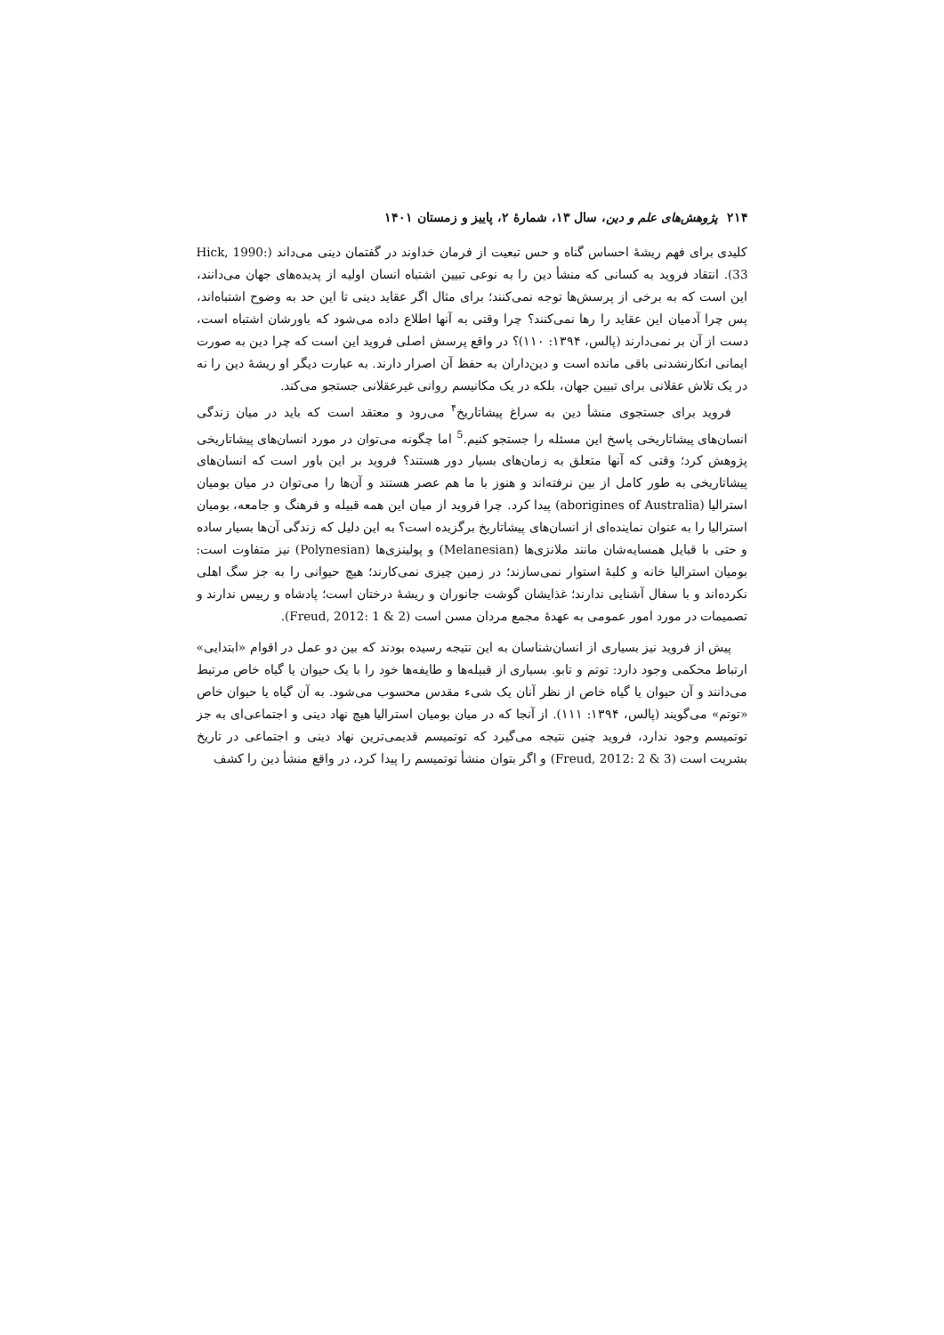۲۱۴ پژوهش‌های علم و دین، سال ۱۳، شمارهٔ ۲، پاییز و زمستان ۱۴۰۱
کلیدی برای فهم ریشهٔ احساس گناه و حس تبعیت از فرمان خداوند در گفتمان دینی می‌داند (Hick, 1990: 33). انتقاد فروید به کسانی که منشأ دین را به نوعی تبیین اشتباه انسان اولیه از پدیده‌های جهان می‌دانند، این است که به برخی از پرسش‌ها توجه نمی‌کنند؛ برای مثال اگر عقاید دینی تا این حد به وضوح اشتباه‌اند، پس چرا آدمیان این عقاید را رها نمی‌کنند؟ چرا وقتی به آنها اطلاع داده می‌شود که باورشان اشتباه است، دست از آن بر نمی‌دارند (پالس، ۱۳۹۴: ۱۱۰)؟ در واقع پرسش اصلی فروید این است که چرا دین به صورت ایمانی انکارنشدنی باقی مانده است و دین‌داران به حفظ آن اصرار دارند. به عبارت دیگر او ریشهٔ دین را نه در یک تلاش عقلانی برای تبیین جهان، بلکه در یک مکانیسم روانی غیرعقلانی جستجو می‌کند.
فروید برای جستجوی منشأ دین به سراغ پیشاتاریخ<sup>۴</sup> می‌رود و معتقد است که باید در میان زندگی انسان‌های پیشاتاریخی پاسخ این مسئله را جستجو کنیم.<sup>5</sup> اما چگونه می‌توان در مورد انسان‌های پیشاتاریخی پژوهش کرد؛ وقتی که آنها متعلق به زمان‌های بسیار دور هستند؟ فروید بر این باور است که انسان‌های پیشاتاریخی به طور کامل از بین نرفته‌اند و هنوز با ما هم عصر هستند و آن‌ها را می‌توان در میان بومیان استرالیا (aborigines of Australia) پیدا کرد. چرا فروید از میان این همه قبیله و فرهنگ و جامعه، بومیان استرالیا را به عنوان نماینده‌ای از انسان‌های پیشاتاریخ برگزیده است؟ به این دلیل که زندگی آن‌ها بسیار ساده و حتی با قبایل همسایه‌شان مانند ملانزی‌ها (Melanesian) و پولینزی‌ها (Polynesian) نیز متفاوت است: بومیان استرالیا خانه و کلبهٔ استوار نمی‌سازند؛ در زمین چیزی نمی‌کارند؛ هیچ حیوانی را به جز سگ اهلی نکرده‌اند و با سفال آشنایی ندارند؛ غذایشان گوشت جانوران و ریشهٔ درختان است؛ پادشاه و رییس ندارند و تصمیمات در مورد امور عمومی به عهدهٔ مجمع مردان مسن است (Freud, 2012: 1 & 2).
پیش از فروید نیز بسیاری از انسان‌شناسان به این نتیجه رسیده بودند که بین دو عمل در اقوام «ابتدایی» ارتباط محکمی وجود دارد: توتم و تابو. بسیاری از قبیله‌ها و طایفه‌ها خود را با یک حیوان یا گیاه خاص مرتبط می‌دانند و آن حیوان یا گیاه خاص از نظر آنان یک شیء مقدس محسوب می‌شود. به آن گیاه یا حیوان خاص «توتم» می‌گویند (پالس، ۱۳۹۴: ۱۱۱). از آنجا که در میان بومیان استرالیا هیچ نهاد دینی و اجتماعی‌ای به جز توتمیسم وجود ندارد، فروید چنین نتیجه می‌گیرد که توتمیسم قدیمی‌ترین نهاد دینی و اجتماعی در تاریخ بشریت است (Freud, 2012: 2 & 3) و اگر بتوان منشأ توتمیسم را پیدا کرد، در واقع منشأ دین را کشف